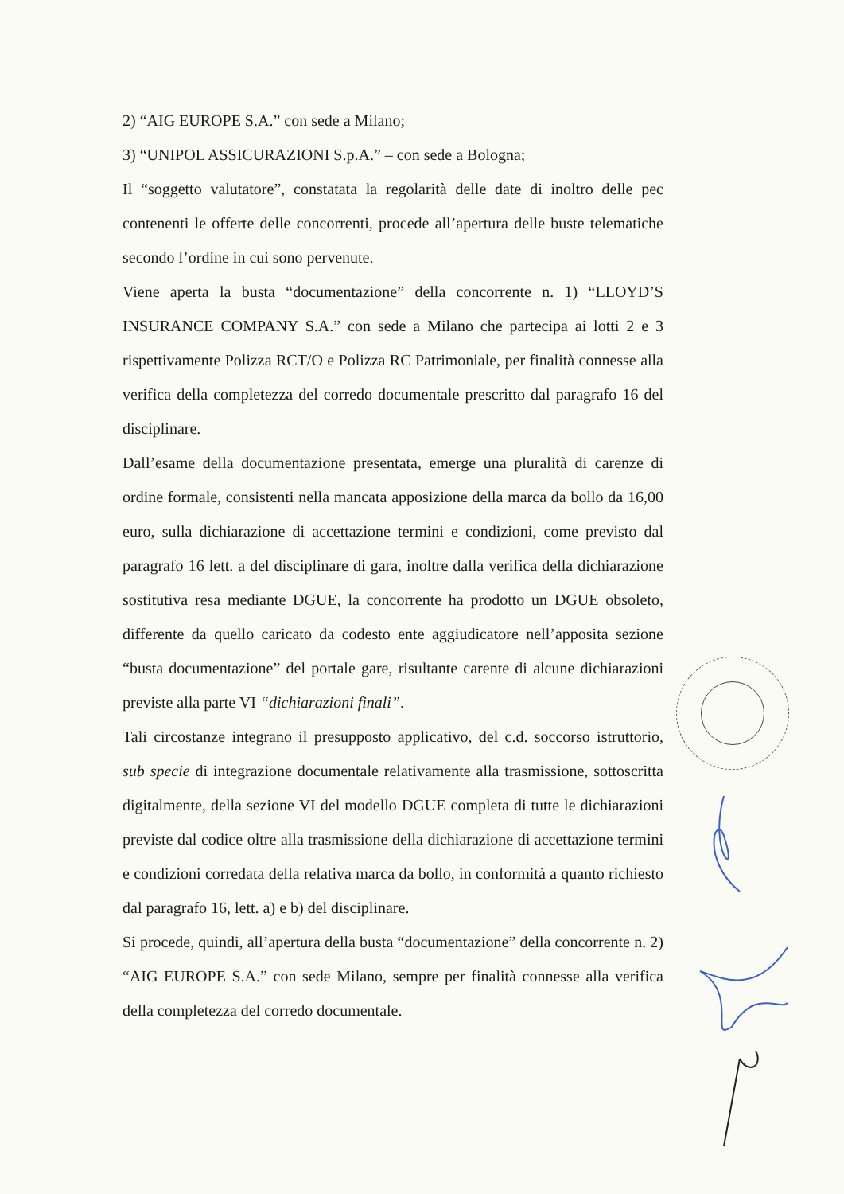2) “AIG EUROPE S.A.” con sede a Milano;
3) “UNIPOL ASSICURAZIONI S.p.A.” – con sede a Bologna;
Il “soggetto valutatore”, constatata la regolarità delle date di inoltro delle pec contenenti le offerte delle concorrenti, procede all’apertura delle buste telematiche secondo l’ordine in cui sono pervenute.
Viene aperta la busta “documentazione” della concorrente n. 1) “LLOYD’S INSURANCE COMPANY S.A.” con sede a Milano che partecipa ai lotti 2 e 3 rispettivamente Polizza RCT/O e Polizza RC Patrimoniale, per finalità connesse alla verifica della completezza del corredo documentale prescritto dal paragrafo 16 del disciplinare.
Dall’esame della documentazione presentata, emerge una pluralità di carenze di ordine formale, consistenti nella mancata apposizione della marca da bollo da 16,00 euro, sulla dichiarazione di accettazione termini e condizioni, come previsto dal paragrafo 16 lett. a del disciplinare di gara, inoltre dalla verifica della dichiarazione sostitutiva resa mediante DGUE, la concorrente ha prodotto un DGUE obsoleto, differente da quello caricato da codesto ente aggiudicatore nell’apposita sezione “busta documentazione” del portale gare, risultante carente di alcune dichiarazioni previste alla parte VI “dichiarazioni finali”.
Tali circostanze integrano il presupposto applicativo, del c.d. soccorso istruttorio, sub specie di integrazione documentale relativamente alla trasmissione, sottoscritta digitalmente, della sezione VI del modello DGUE completa di tutte le dichiarazioni previste dal codice oltre alla trasmissione della dichiarazione di accettazione termini e condizioni corredata della relativa marca da bollo, in conformità a quanto richiesto dal paragrafo 16, lett. a) e b) del disciplinare.
Si procede, quindi, all’apertura della busta “documentazione” della concorrente n. 2) “AIG EUROPE S.A.” con sede Milano, sempre per finalità connesse alla verifica della completezza del corredo documentale.